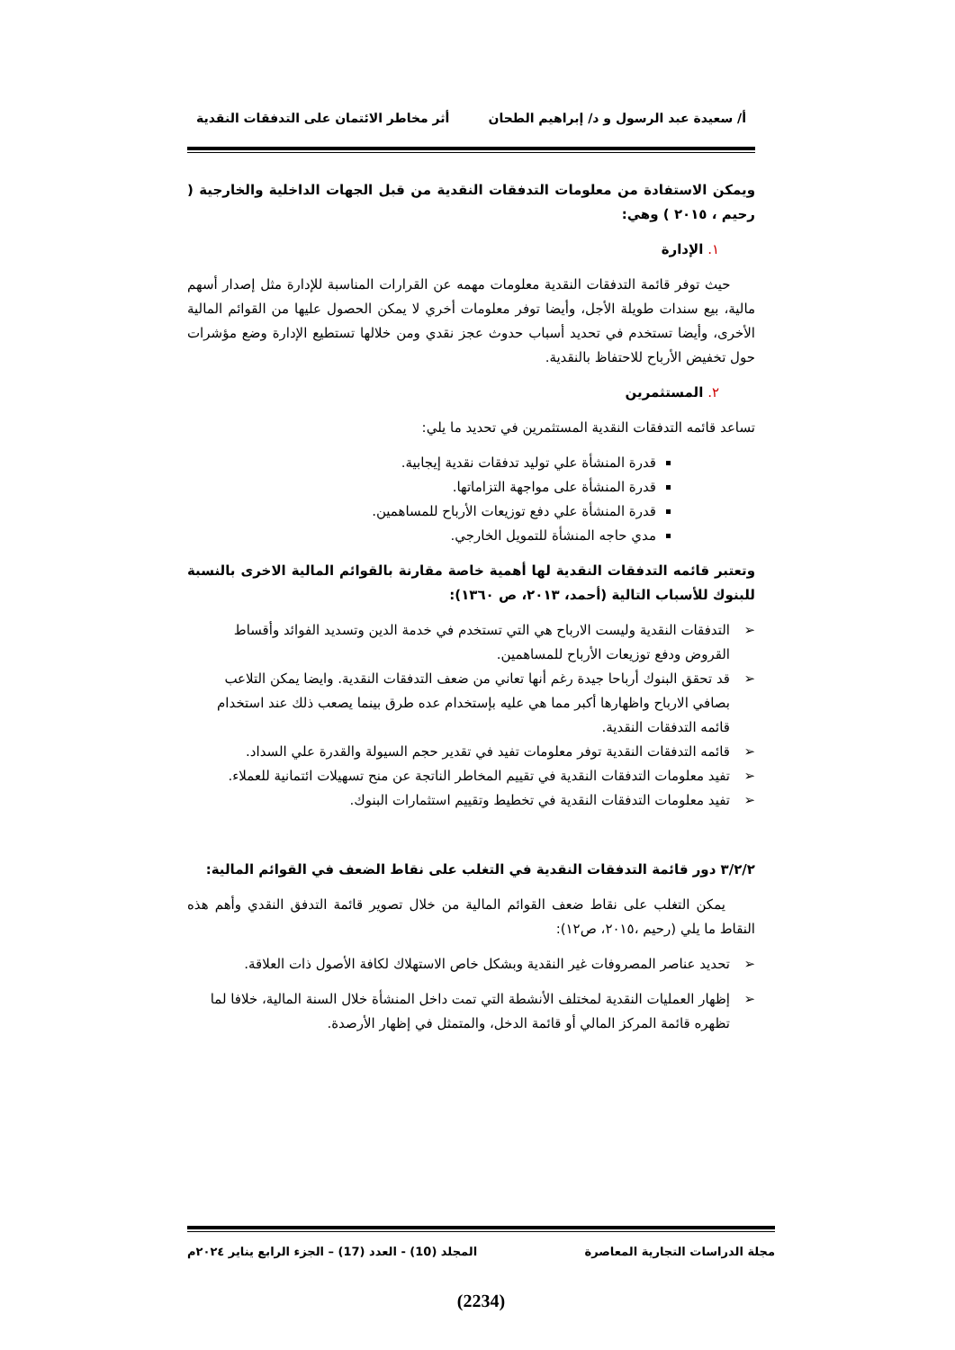أ/ سعيدة عبد الرسول و د/ إبراهيم الطحان أثر مخاطر الائتمان على التدفقات النقدية
ويمكن الاستفادة من معلومات التدفقات النقدية من قبل الجهات الداخلية والخارجية ( رحيم ، ٢٠١٥ ) وهي:
١. الإدارة
حيث توفر قائمة التدفقات النقدية معلومات مهمه عن القرارات المناسبة للإدارة مثل إصدار أسهم مالية، بيع سندات طويلة الأجل، وأيضا توفر معلومات أخري لا يمكن الحصول عليها من القوائم المالية الأخرى، وأيضا تستخدم في تحديد أسباب حدوث عجز نقدي ومن خلالها تستطيع الإدارة وضع مؤشرات حول تخفيض الأرباح للاحتفاظ بالنقدية.
٢. المستثمرين
تساعد قائمه التدفقات النقدية المستثمرين في تحديد ما يلي:
قدرة المنشأة علي توليد تدفقات نقدية إيجابية.
قدرة المنشأة على مواجهة التزاماتها.
قدرة المنشأة علي دفع توزيعات الأرباح للمساهمين.
مدي حاجه المنشأة للتمويل الخارجي.
وتعتبر قائمه التدفقات النقدية لها أهمية خاصة مقارنة بالقوائم المالية الاخرى بالنسبة للبنوك للأسباب التالية (أحمد، ٢٠١٣، ص ١٣٦٠):
➢ التدفقات النقدية وليست الارباح هي التي تستخدم في خدمة الدين وتسديد الفوائد وأقساط القروض ودفع توزيعات الأرباح للمساهمين.
➢ قد تحقق البنوك أرباحا جيدة رغم أنها تعاني من ضعف التدفقات النقدية. وايضا يمكن التلاعب بصافي الارباح واظهارها أكبر مما هي عليه بإستخدام عده طرق بينما يصعب ذلك عند استخدام قائمه التدفقات النقدية.
➢ قائمه التدفقات النقدية توفر معلومات تفيد في تقدير حجم السيولة والقدرة علي السداد.
➢ تفيد معلومات التدفقات النقدية في تقييم المخاطر الناتجة عن منح تسهيلات ائتمانية للعملاء.
➢ تفيد معلومات التدفقات النقدية في تخطيط وتقييم استثمارات البنوك.
٣/٢/٢ دور قائمة التدفقات النقدية في التغلب على نقاط الضعف في القوائم المالية:
يمكن التغلب على نقاط ضعف القوائم المالية من خلال تصوير قائمة التدفق النقدي وأهم هذه النقاط ما يلي (رحيم ،٢٠١٥، ص١٢):
➢ تحديد عناصر المصروفات غير النقدية وبشكل خاص الاستهلاك لكافة الأصول ذات العلاقة.
➢ إظهار العمليات النقدية لمختلف الأنشطة التي تمت داخل المنشأة خلال السنة المالية، خلافا لما تظهره قائمة المركز المالي أو قائمة الدخل، والمتمثل في إظهار الأرصدة.
مجلة الدراسات التجارية المعاصرة المجلد (10) - العدد (17) – الجزء الرابع يناير ٢٠٢٤م
(2234)